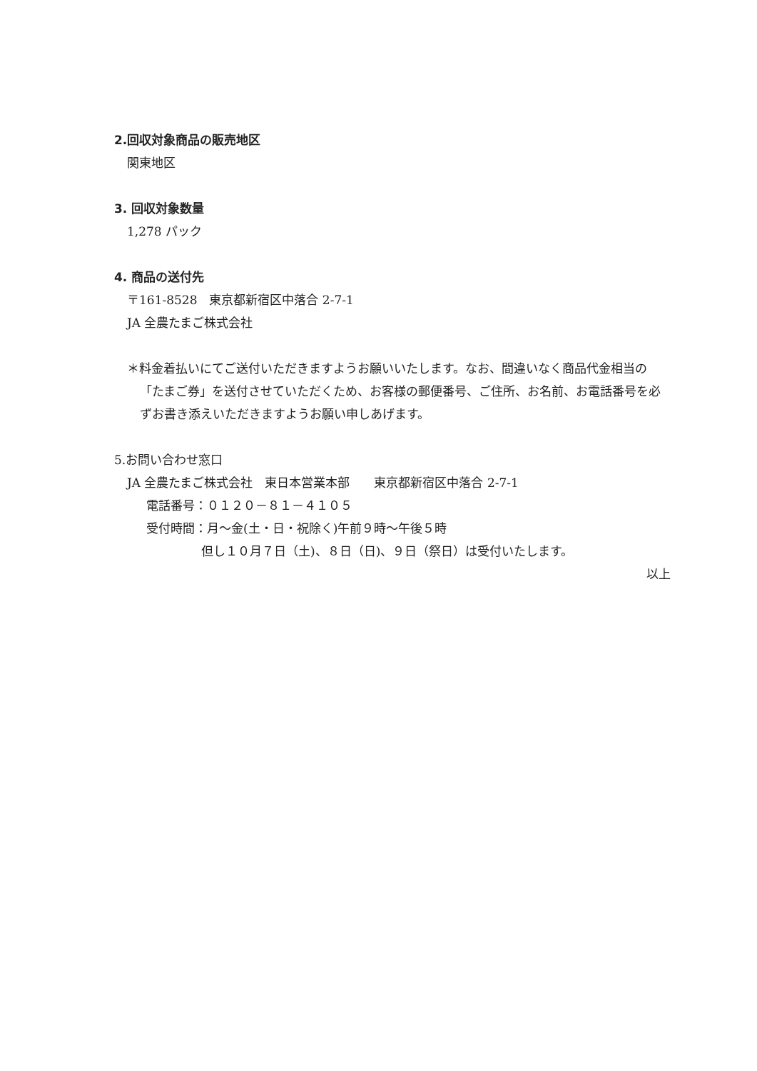2.回収対象商品の販売地区
関東地区
3. 回収対象数量
1,278 パック
4. 商品の送付先
〒161-8528　東京都新宿区中落合 2-7-1
JA 全農たまご株式会社
＊料金着払いにてご送付いただきますようお願いいたします。なお、間違いなく商品代金相当の「たまご券」を送付させていただくため、お客様の郵便番号、ご住所、お名前、お電話番号を必ずお書き添えいただきますようお願い申しあげます。
5.お問い合わせ窓口
JA 全農たまご株式会社　東日本営業本部　　東京都新宿区中落合 2-7-1
電話番号：０１２０－８１－４１０５
受付時間：月～金(土・日・祝除く)午前９時～午後５時
但し１０月７日（土)、８日（日)、９日（祭日）は受付いたします。
以上